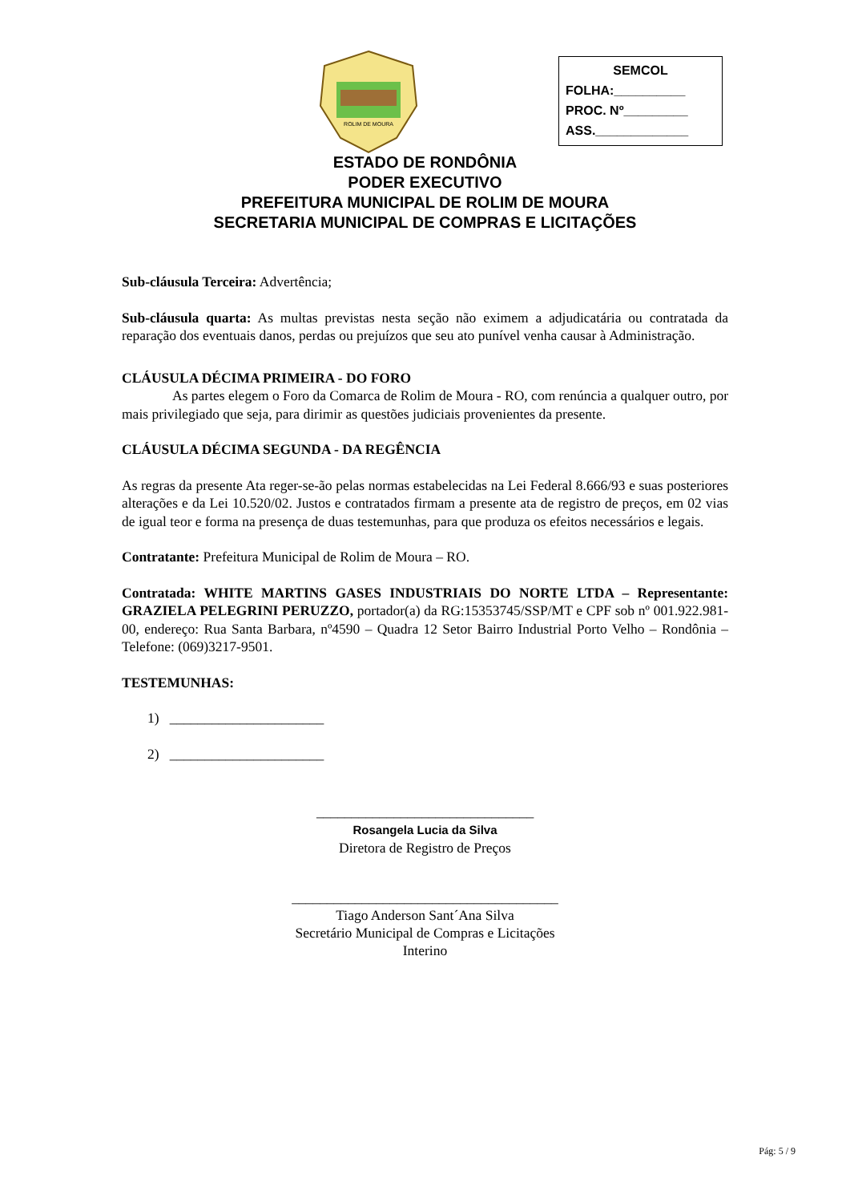ROLIM DE MOURA
SEMCOL
FOLHA:__________
PROC. Nº_________
ASS._____________
ESTADO DE RONDÔNIA
PODER EXECUTIVO
PREFEITURA MUNICIPAL DE ROLIM DE MOURA
SECRETARIA MUNICIPAL DE COMPRAS E LICITAÇÕES
Sub-cláusula Terceira: Advertência;
Sub-cláusula quarta: As multas previstas nesta seção não eximem a adjudicatária ou contratada da reparação dos eventuais danos, perdas ou prejuízos que seu ato punível venha causar à Administração.
CLÁUSULA DÉCIMA PRIMEIRA - DO FORO
As partes elegem o Foro da Comarca de Rolim de Moura - RO, com renúncia a qualquer outro, por mais privilegiado que seja, para dirimir as questões judiciais provenientes da presente.
CLÁUSULA DÉCIMA SEGUNDA - DA REGÊNCIA
As regras da presente Ata reger-se-ão pelas normas estabelecidas na Lei Federal 8.666/93 e suas posteriores alterações e da Lei 10.520/02. Justos e contratados firmam a presente ata de registro de preços, em 02 vias de igual teor e forma na presença de duas testemunhas, para que produza os efeitos necessários e legais.
Contratante: Prefeitura Municipal de Rolim de Moura – RO.
Contratada: WHITE MARTINS GASES INDUSTRIAIS DO NORTE LTDA – Representante: GRAZIELA PELEGRINI PERUZZO, portador(a) da RG:15353745/SSP/MT e CPF sob nº 001.922.981-00, endereço: Rua Santa Barbara, nº4590 – Quadra 12 Setor Bairro Industrial Porto Velho – Rondônia – Telefone: (069)3217-9501.
TESTEMUNHAS:
1) ______________________
2) ______________________
_______________________________
Rosangela Lucia da Silva
Diretora de Registro de Preços
______________________________________
Tiago Anderson Sant´Ana Silva
Secretário Municipal de Compras e Licitações
Interino
Pág: 5 / 9